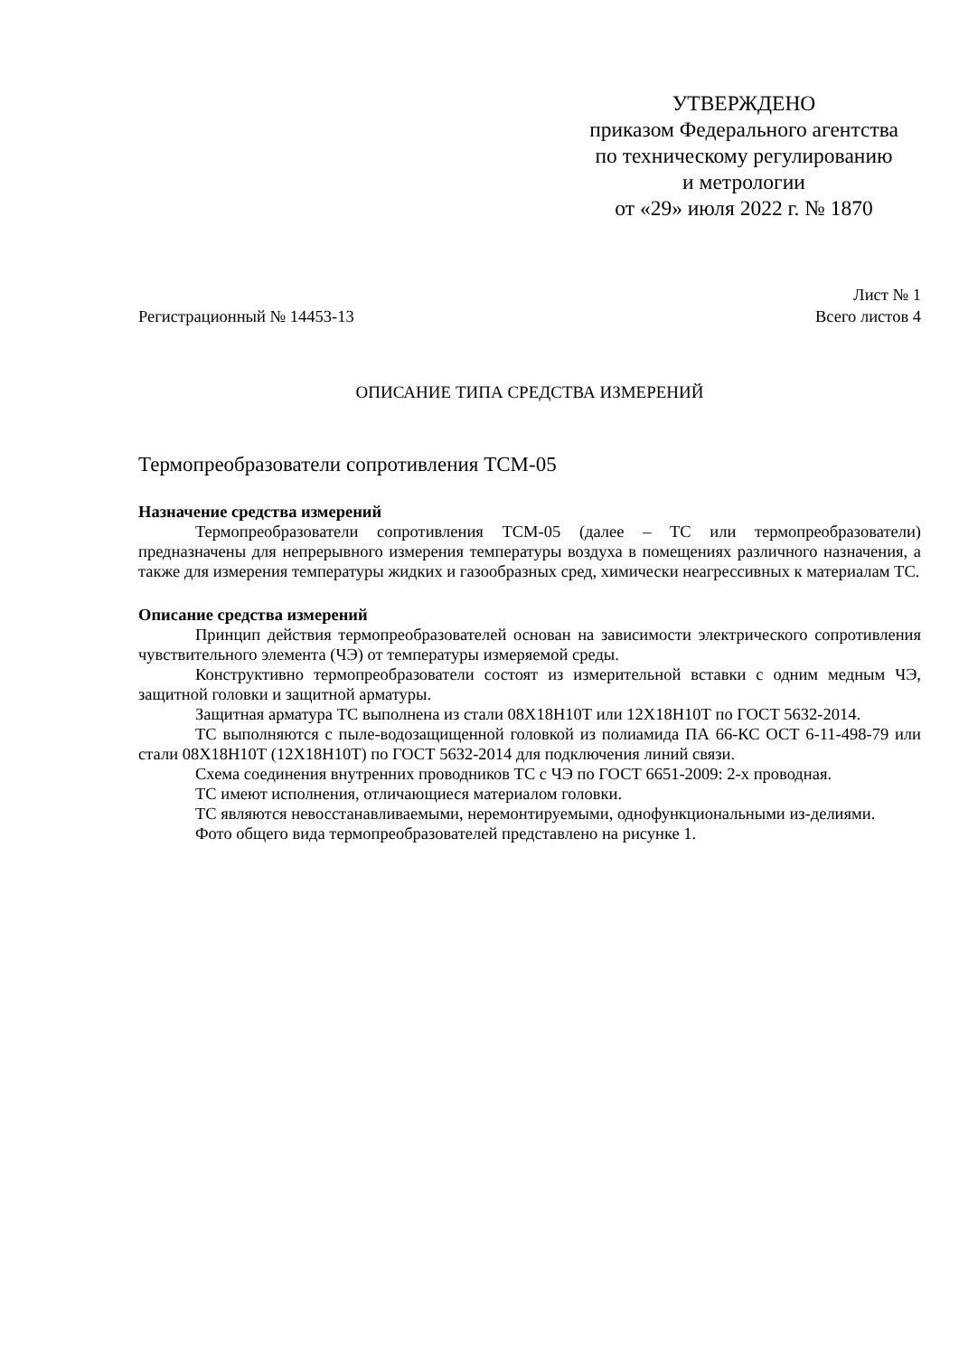УТВЕРЖДЕНО
приказом Федерального агентства
по техническому регулированию
и метрологии
от «29» июля 2022 г. № 1870
Лист № 1
Регистрационный № 14453-13 Всего листов 4
ОПИСАНИЕ ТИПА СРЕДСТВА ИЗМЕРЕНИЙ
Термопреобразователи сопротивления ТСМ-05
Назначение средства измерений
Термопреобразователи сопротивления ТСМ-05 (далее – ТС или термопреобразователи) предназначены для непрерывного измерения температуры воздуха в помещениях различного назначения, а также для измерения температуры жидких и газообразных сред, химически неагрессивных к материалам ТС.
Описание средства измерений
Принцип действия термопреобразователей основан на зависимости электрического сопротивления чувствительного элемента (ЧЭ) от температуры измеряемой среды.
Конструктивно термопреобразователи состоят из измерительной вставки с одним медным ЧЭ, защитной головки и защитной арматуры.
Защитная арматура ТС выполнена из стали 08Х18Н10Т или 12Х18Н10Т по ГОСТ 5632-2014.
ТС выполняются с пыле-водозащищенной головкой из полиамида ПА 66-КС ОСТ 6-11-498-79 или стали 08Х18Н10Т (12Х18Н10Т) по ГОСТ 5632-2014 для подключения линий связи.
Схема соединения внутренних проводников ТС с ЧЭ по ГОСТ 6651-2009: 2-х проводная.
ТС имеют исполнения, отличающиеся материалом головки.
ТС являются невосстанавливаемыми, неремонтируемыми, однофункциональными из-делиями.
Фото общего вида термопреобразователей представлено на рисунке 1.